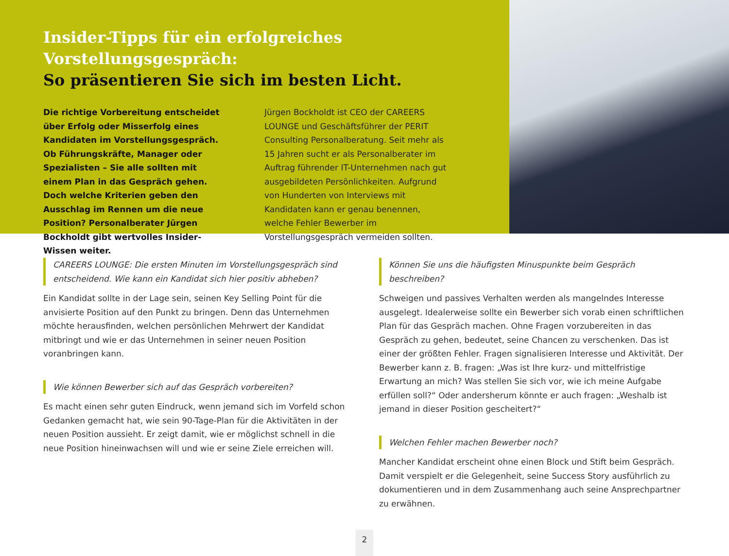Insider-Tipps für ein erfolgreiches Vorstellungsgespräch:
So präsentieren Sie sich im besten Licht.
Die richtige Vorbereitung entscheidet über Erfolg oder Misserfolg eines Kandidaten im Vorstellungsgespräch. Ob Führungskräfte, Manager oder Spezialisten – Sie alle sollten mit einem Plan in das Gespräch gehen. Doch welche Kriterien geben den Ausschlag im Rennen um die neue Position? Personalberater Jürgen Bockholdt gibt wertvolles Insider-Wissen weiter.
Jürgen Bockholdt ist CEO der CAREERS LOUNGE und Geschäftsführer der PERIT Consulting Personalberatung. Seit mehr als 15 Jahren sucht er als Personalberater im Auftrag führender IT-Unternehmen nach gut ausgebildeten Persönlichkeiten. Aufgrund von Hunderten von Interviews mit Kandidaten kann er genau benennen, welche Fehler Bewerber im Vorstellungsgespräch vermeiden sollten.
CAREERS LOUNGE: Die ersten Minuten im Vorstellungsgespräch sind entscheidend. Wie kann ein Kandidat sich hier positiv abheben?
Ein Kandidat sollte in der Lage sein, seinen Key Selling Point für die anvisierte Position auf den Punkt zu bringen. Denn das Unternehmen möchte herausfinden, welchen persönlichen Mehrwert der Kandidat mitbringt und wie er das Unternehmen in seiner neuen Position voranbringen kann.
Wie können Bewerber sich auf das Gespräch vorbereiten?
Es macht einen sehr guten Eindruck, wenn jemand sich im Vorfeld schon Gedanken gemacht hat, wie sein 90-Tage-Plan für die Aktivitäten in der neuen Position aussieht. Er zeigt damit, wie er möglichst schnell in die neue Position hineinwachsen will und wie er seine Ziele erreichen will.
Können Sie uns die häufigsten Minuspunkte beim Gespräch beschreiben?
Schweigen und passives Verhalten werden als mangelndes Interesse ausgelegt. Idealerweise sollte ein Bewerber sich vorab einen schriftlichen Plan für das Gespräch machen. Ohne Fragen vorzubereiten in das Gespräch zu gehen, bedeutet, seine Chancen zu verschenken. Das ist einer der größten Fehler. Fragen signalisieren Interesse und Aktivität. Der Bewerber kann z. B. fragen: „Was ist Ihre kurz- und mittelfristige Erwartung an mich? Was stellen Sie sich vor, wie ich meine Aufgabe erfüllen soll?“ Oder andersherum könnte er auch fragen: „Weshalb ist jemand in dieser Position gescheitert?“
Welchen Fehler machen Bewerber noch?
Mancher Kandidat erscheint ohne einen Block und Stift beim Gespräch. Damit verspielt er die Gelegenheit, seine Success Story ausführlich zu dokumentieren und in dem Zusammenhang auch seine Ansprechpartner zu erwähnen.
2